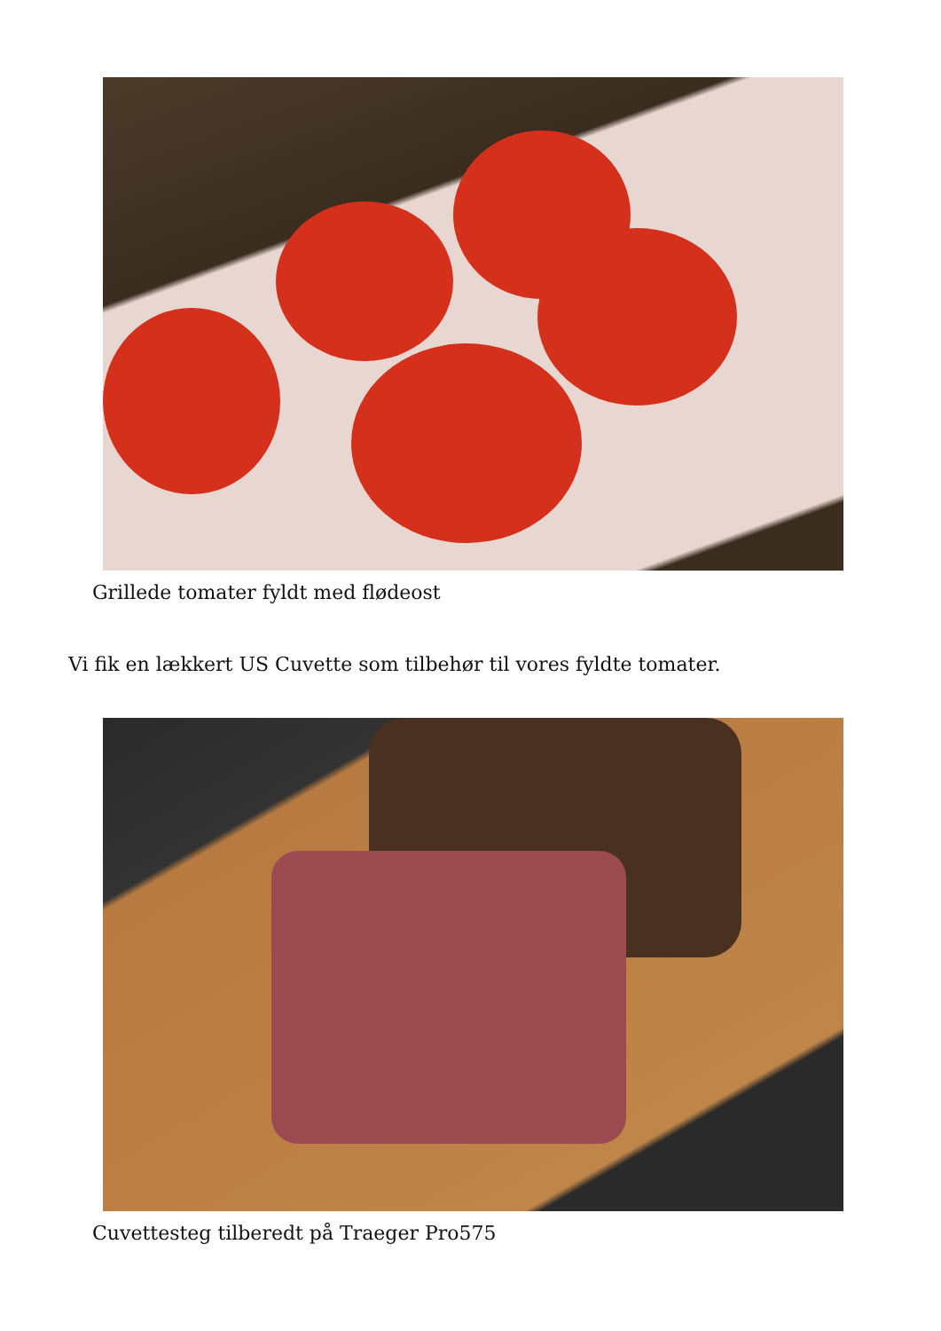Grillede tomater fyldt med flødeost
Vi fik en lækkert US Cuvette som tilbehør til vores fyldte tomater.
Cuvettesteg tilberedt på Traeger Pro575